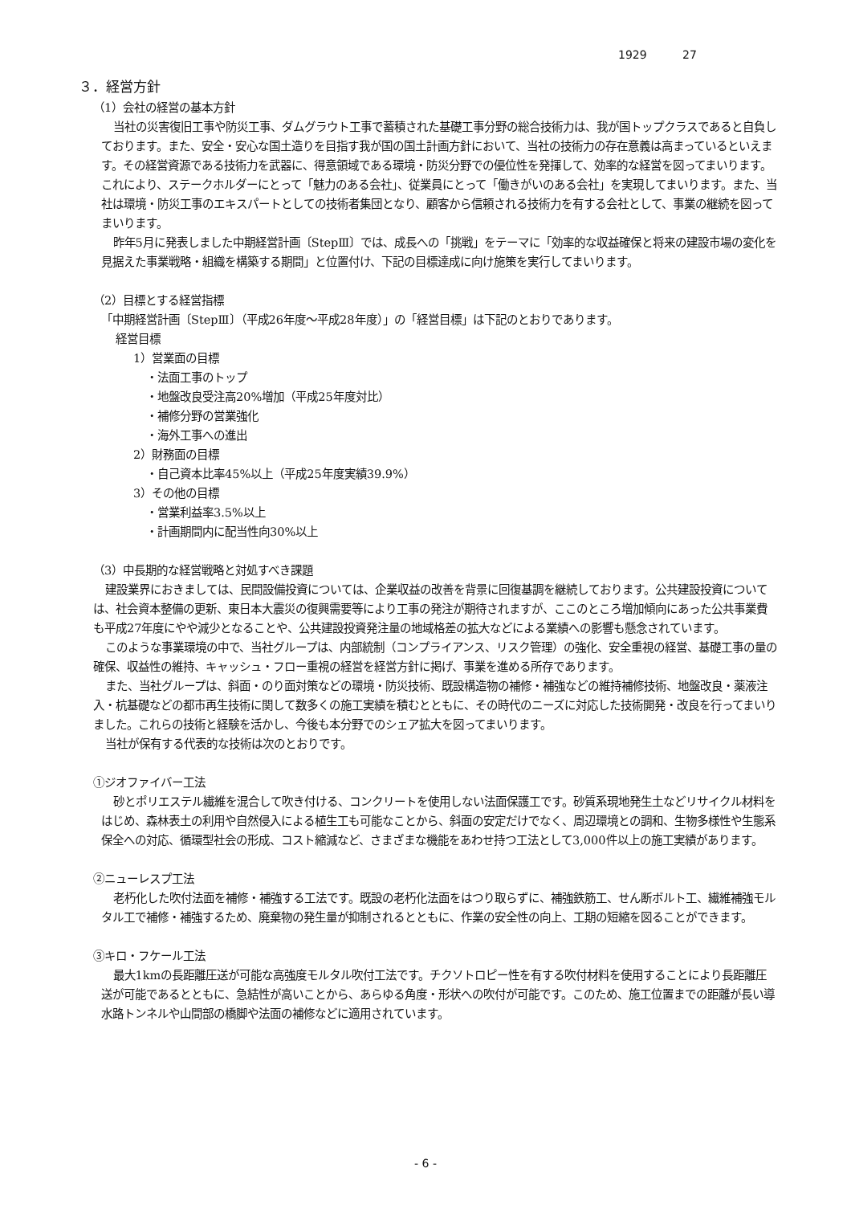1929 27
３．経営方針
（1）会社の経営の基本方針
当社の災害復旧工事や防災工事、ダムグラウト工事で蓄積された基礎工事分野の総合技術力は、我が国トップクラスであると自負しております。また、安全・安心な国土造りを目指す我が国の国土計画方針において、当社の技術力の存在意義は高まっているといえます。その経営資源である技術力を武器に、得意領域である環境・防災分野での優位性を発揮して、効率的な経営を図ってまいります。これにより、ステークホルダーにとって「魅力のある会社」、従業員にとって「働きがいのある会社」を実現してまいります。また、当社は環境・防災工事のエキスパートとしての技術者集団となり、顧客から信頼される技術力を有する会社として、事業の継続を図ってまいります。
昨年5月に発表しました中期経営計画〔StepⅢ〕では、成長への「挑戦」をテーマに「効率的な収益確保と将来の建設市場の変化を見据えた事業戦略・組織を構築する期間」と位置付け、下記の目標達成に向け施策を実行してまいります。
（2）目標とする経営指標
「中期経営計画〔StepⅢ〕（平成26年度～平成28年度）」の「経営目標」は下記のとおりであります。
経営目標
1）営業面の目標
・法面工事のトップ
・地盤改良受注高20%増加（平成25年度対比）
・補修分野の営業強化
・海外工事への進出
2）財務面の目標
・自己資本比率45%以上（平成25年度実績39.9%）
3）その他の目標
・営業利益率3.5%以上
・計画期間内に配当性向30%以上
（3）中長期的な経営戦略と対処すべき課題
建設業界におきましては、民間設備投資については、企業収益の改善を背景に回復基調を継続しております。公共建設投資については、社会資本整備の更新、東日本大震災の復興需要等により工事の発注が期待されますが、ここのところ増加傾向にあった公共事業費も平成27年度にやや減少となることや、公共建設投資発注量の地域格差の拡大などによる業績への影響も懸念されています。
このような事業環境の中で、当社グループは、内部統制（コンプライアンス、リスク管理）の強化、安全重視の経営、基礎工事の量の確保、収益性の維持、キャッシュ・フロー重視の経営を経営方針に掲げ、事業を進める所存であります。
また、当社グループは、斜面・のり面対策などの環境・防災技術、既設構造物の補修・補強などの維持補修技術、地盤改良・薬液注入・杭基礎などの都市再生技術に関して数多くの施工実績を積むとともに、その時代のニーズに対応した技術開発・改良を行ってまいりました。これらの技術と経験を活かし、今後も本分野でのシェア拡大を図ってまいります。
当社が保有する代表的な技術は次のとおりです。
①ジオファイバー工法
砂とポリエステル繊維を混合して吹き付ける、コンクリートを使用しない法面保護工です。砂質系現地発生土などリサイクル材料をはじめ、森林表土の利用や自然侵入による植生工も可能なことから、斜面の安定だけでなく、周辺環境との調和、生物多様性や生態系保全への対応、循環型社会の形成、コスト縮減など、さまざまな機能をあわせ持つ工法として3,000件以上の施工実績があります。
②ニューレスプ工法
老朽化した吹付法面を補修・補強する工法です。既設の老朽化法面をはつり取らずに、補強鉄筋工、せん断ボルト工、繊維補強モルタル工で補修・補強するため、廃棄物の発生量が抑制されるとともに、作業の安全性の向上、工期の短縮を図ることができます。
③キロ・フケール工法
最大1kmの長距離圧送が可能な高強度モルタル吹付工法です。チクソトロピー性を有する吹付材料を使用することにより長距離圧送が可能であるとともに、急結性が高いことから、あらゆる角度・形状への吹付が可能です。このため、施工位置までの距離が長い導水路トンネルや山間部の橋脚や法面の補修などに適用されています。
- 6 -